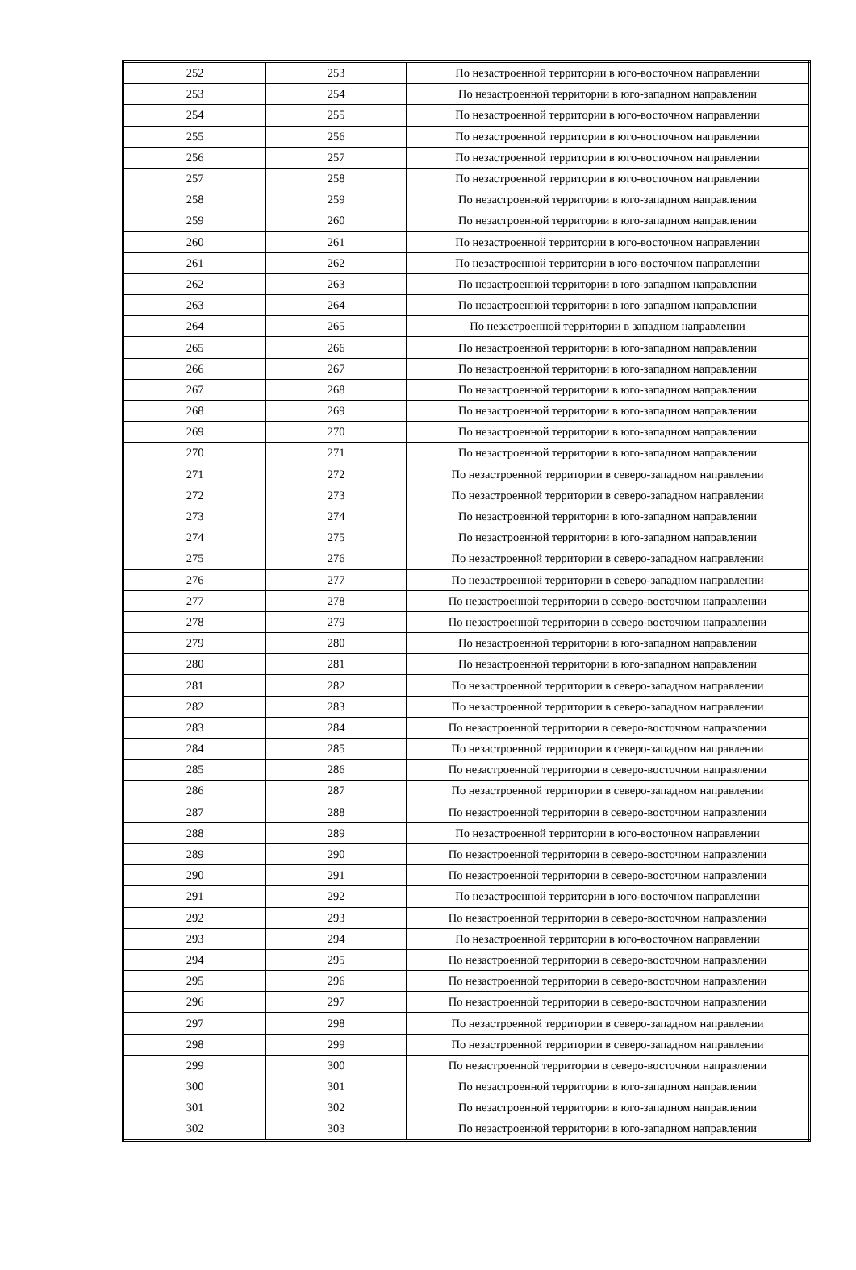| 252 | 253 | По незастроенной территории в юго-восточном направлении |
| 253 | 254 | По незастроенной территории в юго-западном направлении |
| 254 | 255 | По незастроенной территории в юго-восточном направлении |
| 255 | 256 | По незастроенной территории в юго-восточном направлении |
| 256 | 257 | По незастроенной территории в юго-восточном направлении |
| 257 | 258 | По незастроенной территории в юго-восточном направлении |
| 258 | 259 | По незастроенной территории в юго-западном направлении |
| 259 | 260 | По незастроенной территории в юго-западном направлении |
| 260 | 261 | По незастроенной территории в юго-восточном направлении |
| 261 | 262 | По незастроенной территории в юго-восточном направлении |
| 262 | 263 | По незастроенной территории в юго-западном направлении |
| 263 | 264 | По незастроенной территории в юго-западном направлении |
| 264 | 265 | По незастроенной территории в западном направлении |
| 265 | 266 | По незастроенной территории в юго-западном направлении |
| 266 | 267 | По незастроенной территории в юго-западном направлении |
| 267 | 268 | По незастроенной территории в юго-западном направлении |
| 268 | 269 | По незастроенной территории в юго-западном направлении |
| 269 | 270 | По незастроенной территории в юго-западном направлении |
| 270 | 271 | По незастроенной территории в юго-западном направлении |
| 271 | 272 | По незастроенной территории в северо-западном направлении |
| 272 | 273 | По незастроенной территории в северо-западном направлении |
| 273 | 274 | По незастроенной территории в юго-западном направлении |
| 274 | 275 | По незастроенной территории в юго-западном направлении |
| 275 | 276 | По незастроенной территории в северо-западном направлении |
| 276 | 277 | По незастроенной территории в северо-западном направлении |
| 277 | 278 | По незастроенной территории в северо-восточном направлении |
| 278 | 279 | По незастроенной территории в северо-восточном направлении |
| 279 | 280 | По незастроенной территории в юго-западном направлении |
| 280 | 281 | По незастроенной территории в юго-западном направлении |
| 281 | 282 | По незастроенной территории в северо-западном направлении |
| 282 | 283 | По незастроенной территории в северо-западном направлении |
| 283 | 284 | По незастроенной территории в северо-восточном направлении |
| 284 | 285 | По незастроенной территории в северо-западном направлении |
| 285 | 286 | По незастроенной территории в северо-восточном направлении |
| 286 | 287 | По незастроенной территории в северо-западном направлении |
| 287 | 288 | По незастроенной территории в северо-восточном направлении |
| 288 | 289 | По незастроенной территории в юго-восточном направлении |
| 289 | 290 | По незастроенной территории в северо-восточном направлении |
| 290 | 291 | По незастроенной территории в северо-восточном направлении |
| 291 | 292 | По незастроенной территории в юго-восточном направлении |
| 292 | 293 | По незастроенной территории в северо-восточном направлении |
| 293 | 294 | По незастроенной территории в юго-восточном направлении |
| 294 | 295 | По незастроенной территории в северо-восточном направлении |
| 295 | 296 | По незастроенной территории в северо-восточном направлении |
| 296 | 297 | По незастроенной территории в северо-восточном направлении |
| 297 | 298 | По незастроенной территории в северо-западном направлении |
| 298 | 299 | По незастроенной территории в северо-западном направлении |
| 299 | 300 | По незастроенной территории в северо-восточном направлении |
| 300 | 301 | По незастроенной территории в юго-западном направлении |
| 301 | 302 | По незастроенной территории в юго-западном направлении |
| 302 | 303 | По незастроенной территории в юго-западном направлении |